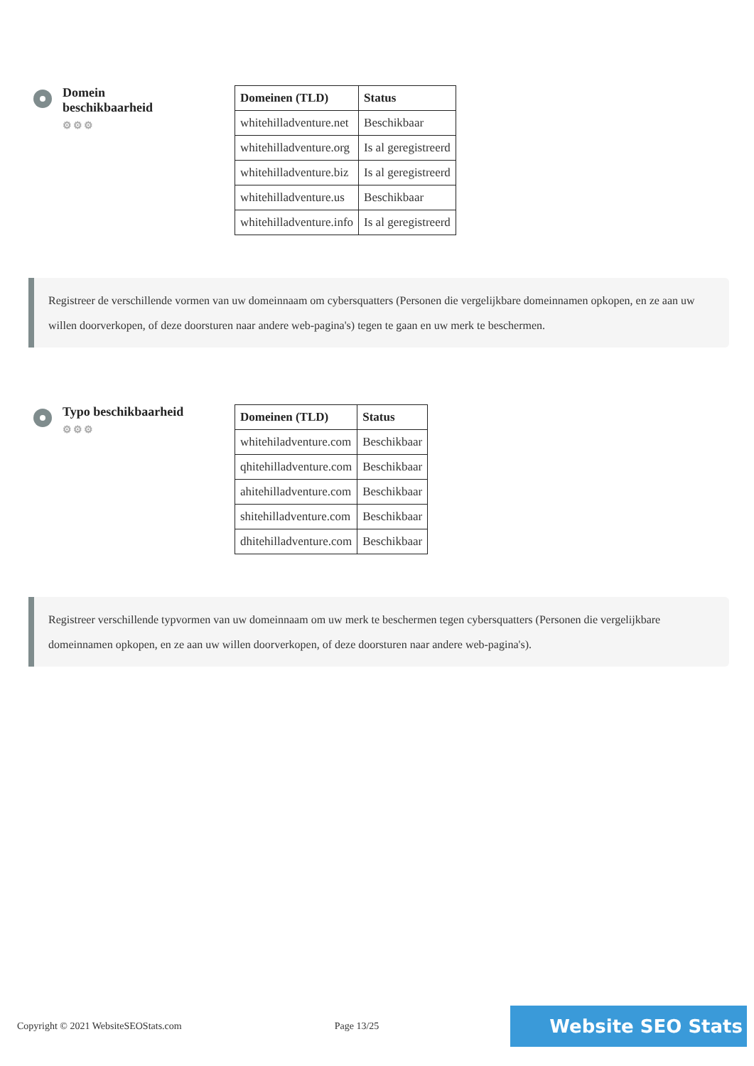Domein beschikbaarheid
⚙⚙⚙
| Domeinen (TLD) | Status |
| --- | --- |
| whitehilladventure.net | Beschikbaar |
| whitehilladventure.org | Is al geregistreerd |
| whitehilladventure.biz | Is al geregistreerd |
| whitehilladventure.us | Beschikbaar |
| whitehilladventure.info | Is al geregistreerd |
Registreer de verschillende vormen van uw domeinnaam om cybersquatters (Personen die vergelijkbare domeinnamen opkopen, en ze aan uw willen doorverkopen, of deze doorsturen naar andere web-pagina's) tegen te gaan en uw merk te beschermen.
Typo beschikbaarheid
⚙⚙⚙
| Domeinen (TLD) | Status |
| --- | --- |
| whitehiladventure.com | Beschikbaar |
| qhitehilladventure.com | Beschikbaar |
| ahitehilladventure.com | Beschikbaar |
| shitehilladventure.com | Beschikbaar |
| dhitehilladventure.com | Beschikbaar |
Registreer verschillende typvormen van uw domeinnaam om uw merk te beschermen tegen cybersquatters (Personen die vergelijkbare domeinnamen opkopen, en ze aan uw willen doorverkopen, of deze doorsturen naar andere web-pagina's).
Copyright © 2021 WebsiteSEOStats.com Page 13/25 Website SEO Stats